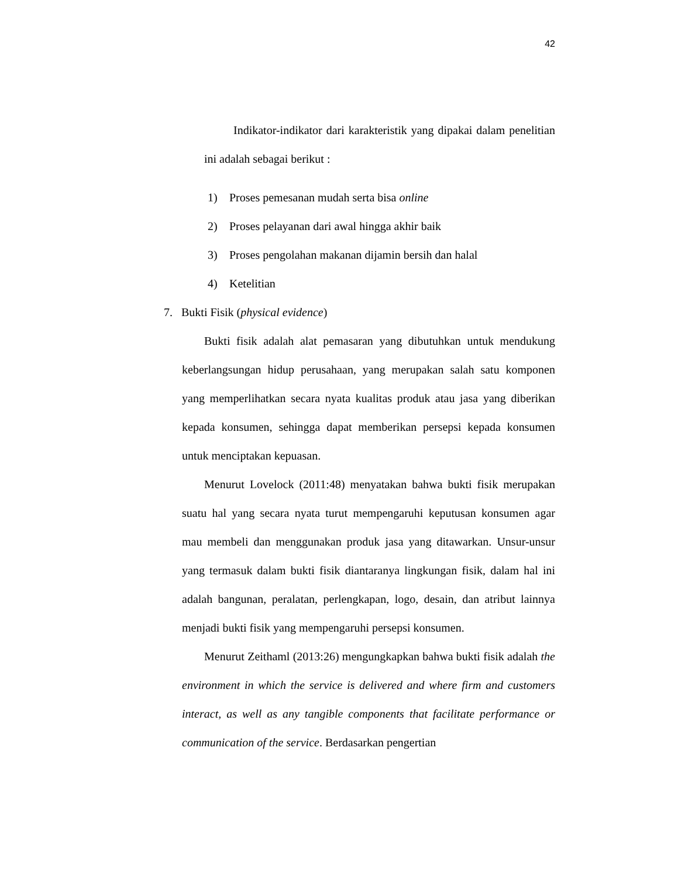42
Indikator-indikator dari karakteristik yang dipakai dalam penelitian ini adalah sebagai berikut :
1) Proses pemesanan mudah serta bisa online
2) Proses pelayanan dari awal hingga akhir baik
3) Proses pengolahan makanan dijamin bersih dan halal
4) Ketelitian
7. Bukti Fisik (physical evidence)
Bukti fisik adalah alat pemasaran yang dibutuhkan untuk mendukung keberlangsungan hidup perusahaan, yang merupakan salah satu komponen yang memperlihatkan secara nyata kualitas produk atau jasa yang diberikan kepada konsumen, sehingga dapat memberikan persepsi kepada konsumen untuk menciptakan kepuasan.
Menurut Lovelock (2011:48) menyatakan bahwa bukti fisik merupakan suatu hal yang secara nyata turut mempengaruhi keputusan konsumen agar mau membeli dan menggunakan produk jasa yang ditawarkan. Unsur-unsur yang termasuk dalam bukti fisik diantaranya lingkungan fisik, dalam hal ini adalah bangunan, peralatan, perlengkapan, logo, desain, dan atribut lainnya menjadi bukti fisik yang mempengaruhi persepsi konsumen.
Menurut Zeithaml (2013:26) mengungkapkan bahwa bukti fisik adalah the environment in which the service is delivered and where firm and customers interact, as well as any tangible components that facilitate performance or communication of the service. Berdasarkan pengertian